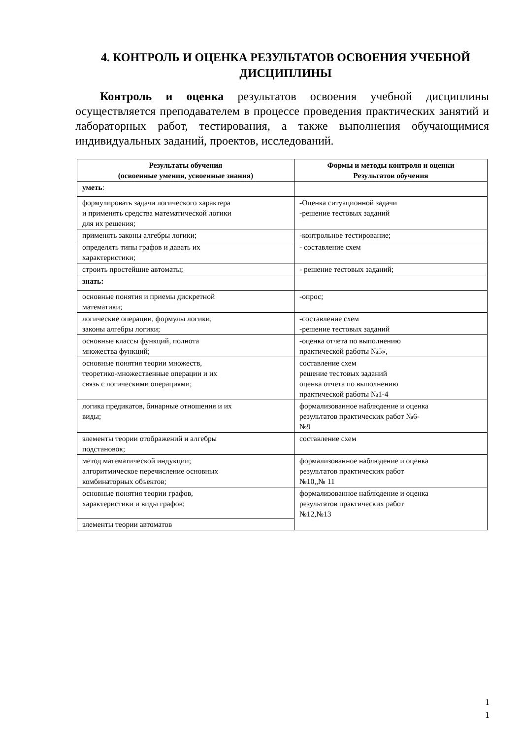4. КОНТРОЛЬ И ОЦЕНКА РЕЗУЛЬТАТОВ ОСВОЕНИЯ УЧЕБНОЙ ДИСЦИПЛИНЫ
Контроль и оценка результатов освоения учебной дисциплины осуществляется преподавателем в процессе проведения практических занятий и лабораторных работ, тестирования, а также выполнения обучающимися индивидуальных заданий, проектов, исследований.
| Результаты обучения (освоенные умения, усвоенные знания) | Формы и методы контроля и оценки Результатов обучения |
| --- | --- |
| уметь : | |
| формулировать задачи логического характера и применять средства математической логики для их решения; | -Оценка ситуационной задачи -решение тестовых заданий |
| применять законы алгебры логики; | -контрольное тестирование; |
| определять типы графов и давать их характеристики; | - составление схем |
| строить простейшие автоматы; | - решение тестовых заданий; |
| знать: | |
| основные понятия и приемы дискретной математики; | -опрос; |
| логические операции, формулы логики, законы алгебры логики; | -составление схем -решение тестовых заданий |
| основные классы функций, полнота множества функций; | -оценка отчета по выполнению практической работы №5», |
| основные понятия теории множеств, теоретико-множественные операции и их связь с логическими операциями; | составление схем решение тестовых заданий оценка отчета по выполнению практической работы №1-4 |
| логика предикатов, бинарные отношения и их виды; | формализованное наблюдение и оценка результатов практических работ №6- №9 |
| элементы теории отображений и алгебры подстановок; | составление схем |
| метод математической индукции; алгоритмическое перечисление основных комбинаторных объектов; | формализованное наблюдение и оценка результатов практических работ №10,,№ 11 |
| основные понятия теории графов, характеристики и виды графов; | формализованное наблюдение и оценка результатов практических работ №12,№13 |
| элементы теории автоматов | |
1
1